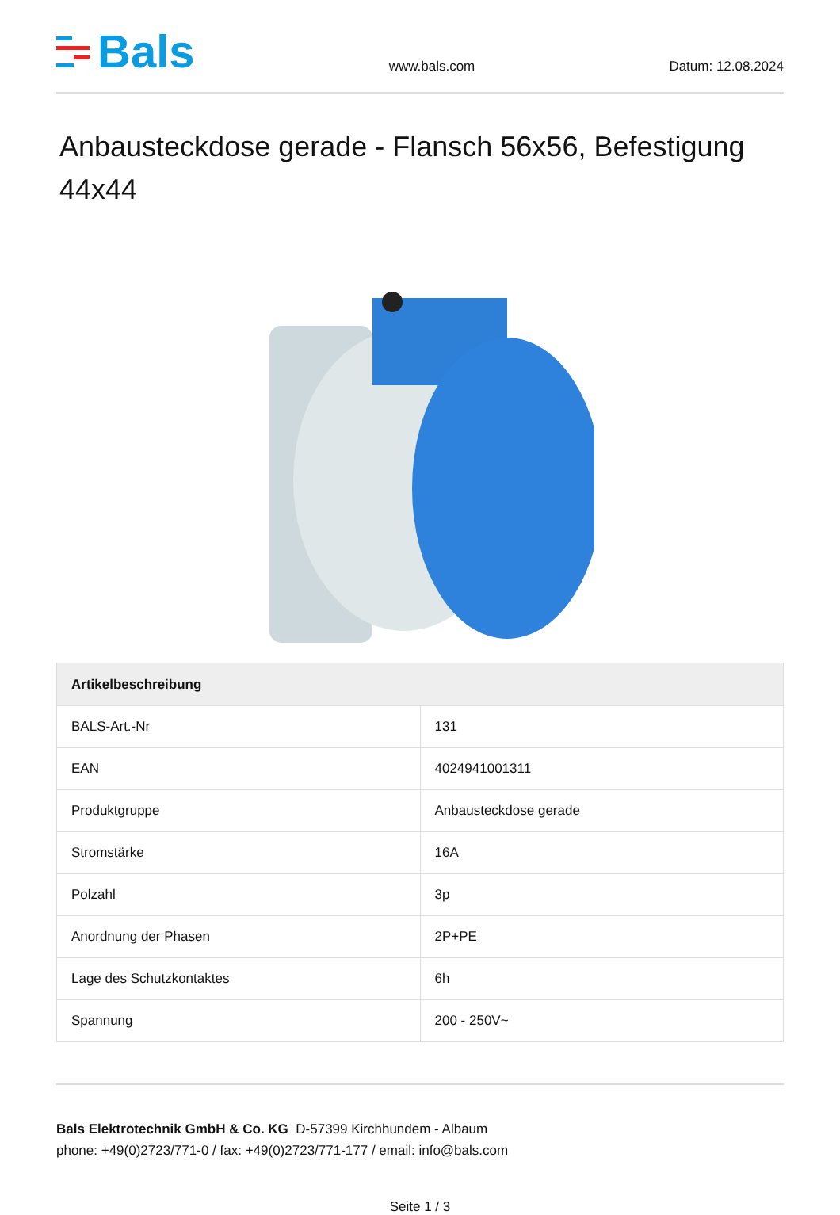Bals
www.bals.com
Datum: 12.08.2024
Anbausteckdose gerade - Flansch 56x56, Befestigung 44x44
| Artikelbeschreibung | |
| --- | --- |
| BALS-Art.-Nr | 131 |
| EAN | 4024941001311 |
| Produktgruppe | Anbausteckdose gerade |
| Stromstärke | 16A |
| Polzahl | 3p |
| Anordnung der Phasen | 2P+PE |
| Lage des Schutzkontaktes | 6h |
| Spannung | 200 - 250V~ |
Bals Elektrotechnik GmbH & Co. KG D-57399 Kirchhundem - Albaum
phone: +49(0)2723/771-0 / fax: +49(0)2723/771-177 / email: info@bals.com
Seite 1 / 3